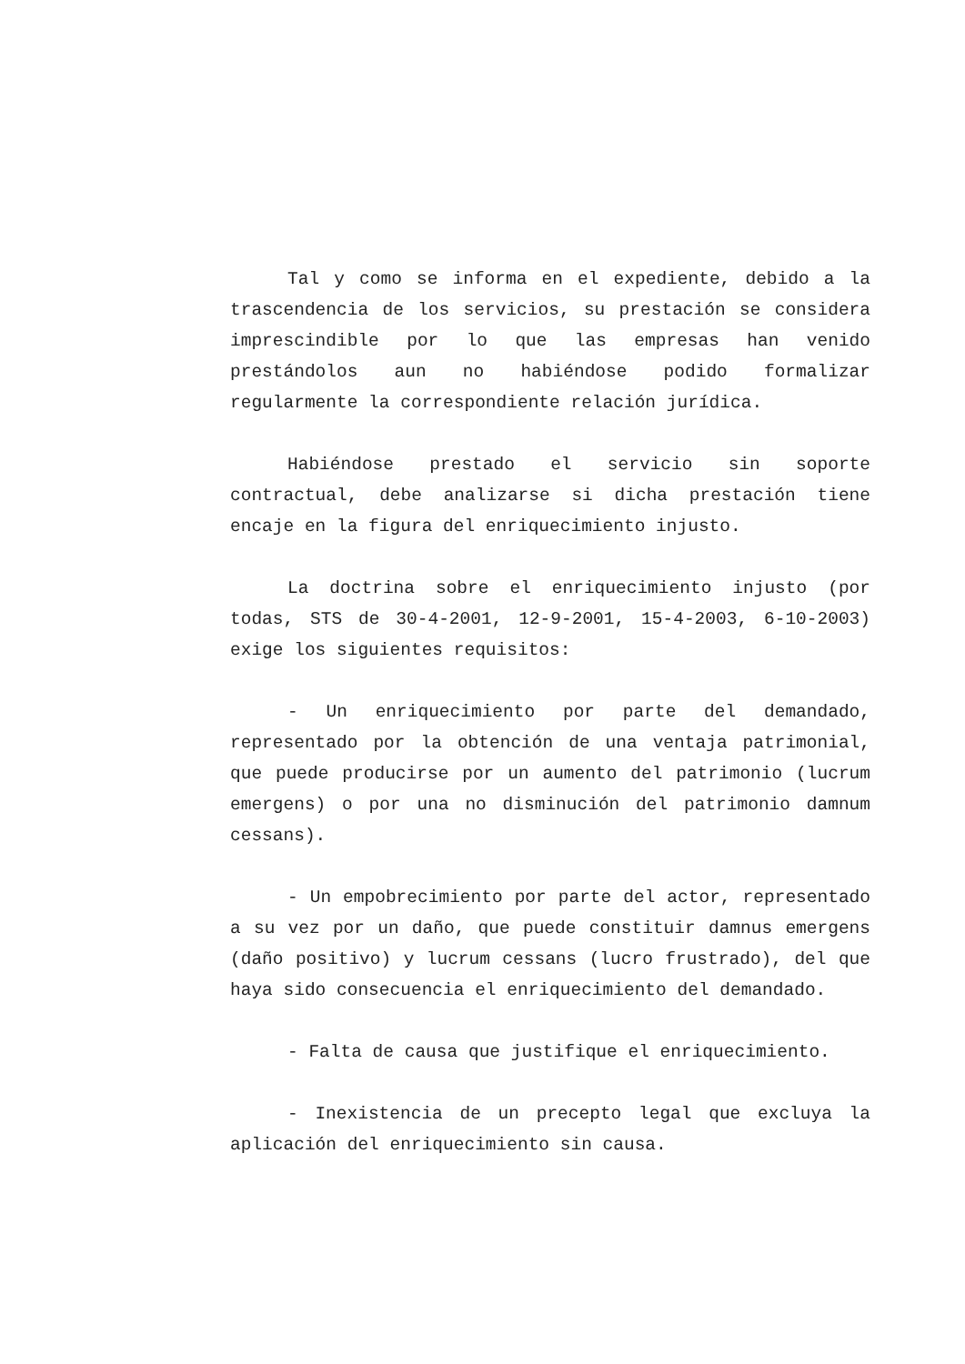Tal y como se informa en el expediente, debido a la trascendencia de los servicios, su prestación se considera imprescindible por lo que las empresas han venido prestándolos aun no habiéndose podido formalizar regularmente la correspondiente relación jurídica.
Habiéndose prestado el servicio sin soporte contractual, debe analizarse si dicha prestación tiene encaje en la figura del enriquecimiento injusto.
La doctrina sobre el enriquecimiento injusto (por todas, STS de 30-4-2001, 12-9-2001, 15-4-2003, 6-10-2003) exige los siguientes requisitos:
- Un enriquecimiento por parte del demandado, representado por la obtención de una ventaja patrimonial, que puede producirse por un aumento del patrimonio (lucrum emergens) o por una no disminución del patrimonio damnum cessans).
- Un empobrecimiento por parte del actor, representado a su vez por un daño, que puede constituir damnus emergens (daño positivo) y lucrum cessans (lucro frustrado), del que haya sido consecuencia el enriquecimiento del demandado.
- Falta de causa que justifique el enriquecimiento.
- Inexistencia de un precepto legal que excluya la aplicación del enriquecimiento sin causa.